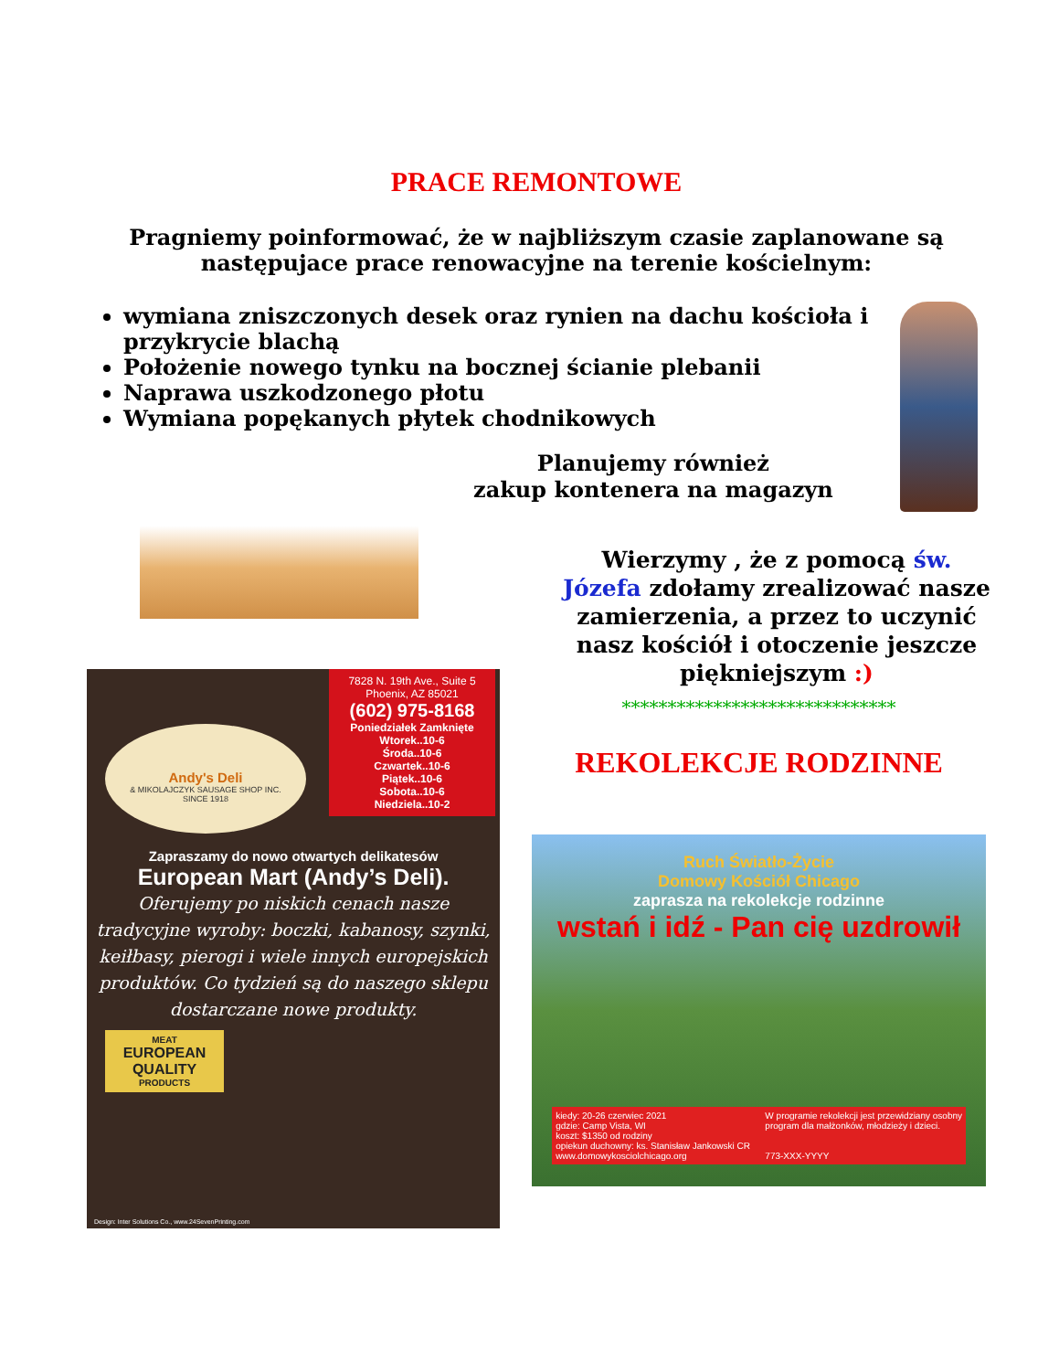PRACE REMONTOWE
Pragniemy poinformować, że w najbliższym czasie zaplanowane są następujace prace renowacyjne na terenie kościelnym:
wymiana zniszczonych desek oraz rynien na dachu kościoła i przykrycie blachą
Położenie nowego tynku na bocznej ścianie plebanii
Naprawa uszkodzonego płotu
Wymiana popękanych płytek chodnikowych
Planujemy również
zakup kontenera na magazyn
Wierzymy , że z pomocą św. Józefa zdołamy zrealizować nasze zamierzenia, a przez to uczynić nasz kościół i otoczenie jeszcze piękniejszym :)
7828 N. 19th Ave., Suite 5
Phoenix, AZ 85021
(602) 975-8168
Poniedziałek Zamknięte
Wtorek..10-6
Środa..10-6
Czwartek..10-6
Piątek..10-6
Sobota..10-6
Niedziela..10-2
Andy's Deli
& MIKOLAJCZYK SAUSAGE SHOP INC.
SINCE 1918
Zapraszamy do nowo otwartych delikatesów
European Mart (Andy’s Deli).
Oferujemy po niskich cenach nasze tradycyjne wyroby: boczki, kabanosy, szynki, keiłbasy, pierogi i wiele innych europejskich produktów. Co tydzień są do naszego sklepu dostarczane nowe produkty.
MEAT
EUROPEAN QUALITY
PRODUCTS
Design: Inter Solutions Co., www.24SevenPrinting.com
******************************
REKOLEKCJE RODZINNE
Ruch Światło-Życie
Domowy Kościół Chicago
zaprasza na rekolekcje rodzinne
wstań i idź - Pan cię uzdrowił
kiedy: 20-26 czerwiec 2021
gdzie: Camp Vista, WI
koszt: $1350 od rodziny
opiekun duchowny: ks. Stanisław Jankowski CR
www.domowykosciolchicago.org
W programie rekolekcji jest przewidziany osobny
program dla małżonków, młodzieży i dzieci.
773-XXX-YYYY